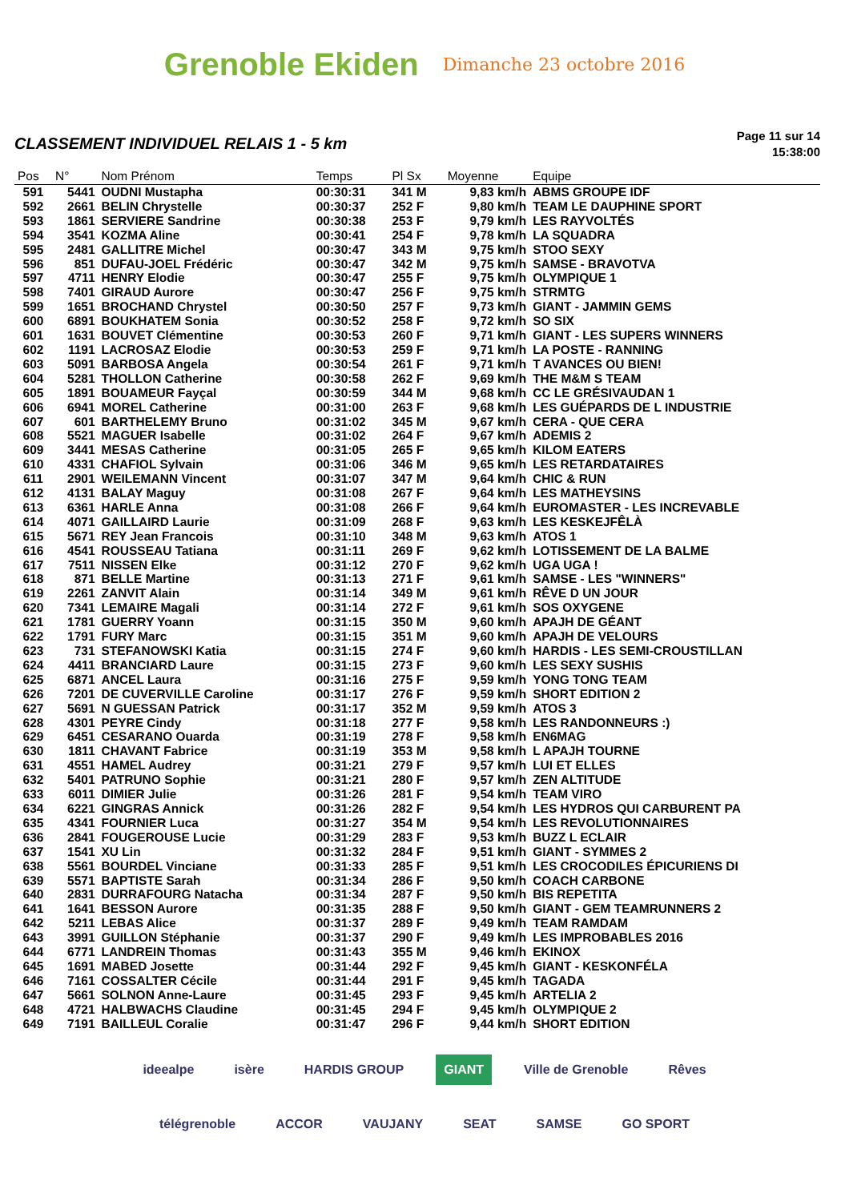Grenoble Ekiden Dimanche 23 octobre 2016
CLASSEMENT INDIVIDUEL RELAIS 1 - 5 km
Page 11 sur 14
15:38:00
| Pos | N° | Nom Prénom | Temps | Pl Sx | Moyenne | Equipe |
| --- | --- | --- | --- | --- | --- | --- |
| 591 | 5441 | OUDNI Mustapha | 00:30:31 | 341 M | 9,83 km/h | ABMS GROUPE IDF |
| 592 | 2661 | BELIN Chrystelle | 00:30:37 | 252 F | 9,80 km/h | TEAM LE DAUPHINE SPORT |
| 593 | 1861 | SERVIERE Sandrine | 00:30:38 | 253 F | 9,79 km/h | LES RAYVOLTÉS |
| 594 | 3541 | KOZMA Aline | 00:30:41 | 254 F | 9,78 km/h | LA SQUADRA |
| 595 | 2481 | GALLITRE Michel | 00:30:47 | 343 M | 9,75 km/h | STOO SEXY |
| 596 | 851 | DUFAU-JOEL Frédéric | 00:30:47 | 342 M | 9,75 km/h | SAMSE - BRAVOTVA |
| 597 | 4711 | HENRY Elodie | 00:30:47 | 255 F | 9,75 km/h | OLYMPIQUE 1 |
| 598 | 7401 | GIRAUD Aurore | 00:30:47 | 256 F | 9,75 km/h | STRMTG |
| 599 | 1651 | BROCHAND Chrystel | 00:30:50 | 257 F | 9,73 km/h | GIANT - JAMMIN GEMS |
| 600 | 6891 | BOUKHATEM Sonia | 00:30:52 | 258 F | 9,72 km/h | SO SIX |
| 601 | 1631 | BOUVET Clémentine | 00:30:53 | 260 F | 9,71 km/h | GIANT - LES SUPERS WINNERS |
| 602 | 1191 | LACROSAZ Elodie | 00:30:53 | 259 F | 9,71 km/h | LA POSTE - RANNING |
| 603 | 5091 | BARBOSA Angela | 00:30:54 | 261 F | 9,71 km/h | T AVANCES OU BIEN! |
| 604 | 5281 | THOLLON Catherine | 00:30:58 | 262 F | 9,69 km/h | THE M&M S TEAM |
| 605 | 1891 | BOUAMEUR Fayçal | 00:30:59 | 344 M | 9,68 km/h | CC LE GRÉSIVAUDAN 1 |
| 606 | 6941 | MOREL Catherine | 00:31:00 | 263 F | 9,68 km/h | LES GUÉPARDS DE L INDUSTRIE |
| 607 | 601 | BARTHELEMY Bruno | 00:31:02 | 345 M | 9,67 km/h | CERA - QUE CERA |
| 608 | 5521 | MAGUER Isabelle | 00:31:02 | 264 F | 9,67 km/h | ADEMIS 2 |
| 609 | 3441 | MESAS Catherine | 00:31:05 | 265 F | 9,65 km/h | KILOM EATERS |
| 610 | 4331 | CHAFIOL Sylvain | 00:31:06 | 346 M | 9,65 km/h | LES RETARDATAIRES |
| 611 | 2901 | WEILEMANN Vincent | 00:31:07 | 347 M | 9,64 km/h | CHIC & RUN |
| 612 | 4131 | BALAY Maguy | 00:31:08 | 267 F | 9,64 km/h | LES MATHEYSINS |
| 613 | 6361 | HARLE Anna | 00:31:08 | 266 F | 9,64 km/h | EUROMASTER - LES INCREVABLE |
| 614 | 4071 | GAILLAIRD Laurie | 00:31:09 | 268 F | 9,63 km/h | LES KESKEJFÊLÀ |
| 615 | 5671 | REY Jean Francois | 00:31:10 | 348 M | 9,63 km/h | ATOS 1 |
| 616 | 4541 | ROUSSEAU Tatiana | 00:31:11 | 269 F | 9,62 km/h | LOTISSEMENT DE LA BALME |
| 617 | 7511 | NISSEN Elke | 00:31:12 | 270 F | 9,62 km/h | UGA UGA ! |
| 618 | 871 | BELLE Martine | 00:31:13 | 271 F | 9,61 km/h | SAMSE - LES "WINNERS" |
| 619 | 2261 | ZANVIT Alain | 00:31:14 | 349 M | 9,61 km/h | RÊVE D UN JOUR |
| 620 | 7341 | LEMAIRE Magali | 00:31:14 | 272 F | 9,61 km/h | SOS OXYGENE |
| 621 | 1781 | GUERRY Yoann | 00:31:15 | 350 M | 9,60 km/h | APAJH DE GÉANT |
| 622 | 1791 | FURY Marc | 00:31:15 | 351 M | 9,60 km/h | APAJH DE VELOURS |
| 623 | 731 | STEFANOWSKI Katia | 00:31:15 | 274 F | 9,60 km/h | HARDIS - LES SEMI-CROUSTILLAN |
| 624 | 4411 | BRANCIARD Laure | 00:31:15 | 273 F | 9,60 km/h | LES SEXY SUSHIS |
| 625 | 6871 | ANCEL Laura | 00:31:16 | 275 F | 9,59 km/h | YONG TONG TEAM |
| 626 | 7201 | DE CUVERVILLE Caroline | 00:31:17 | 276 F | 9,59 km/h | SHORT EDITION 2 |
| 627 | 5691 | N GUESSAN Patrick | 00:31:17 | 352 M | 9,59 km/h | ATOS 3 |
| 628 | 4301 | PEYRE Cindy | 00:31:18 | 277 F | 9,58 km/h | LES RANDONNEURS :) |
| 629 | 6451 | CESARANO Ouarda | 00:31:19 | 278 F | 9,58 km/h | EN6MAG |
| 630 | 1811 | CHAVANT Fabrice | 00:31:19 | 353 M | 9,58 km/h | L APAJH TOURNE |
| 631 | 4551 | HAMEL Audrey | 00:31:21 | 279 F | 9,57 km/h | LUI ET ELLES |
| 632 | 5401 | PATRUNO Sophie | 00:31:21 | 280 F | 9,57 km/h | ZEN ALTITUDE |
| 633 | 6011 | DIMIER Julie | 00:31:26 | 281 F | 9,54 km/h | TEAM VIRO |
| 634 | 6221 | GINGRAS Annick | 00:31:26 | 282 F | 9,54 km/h | LES HYDROS QUI CARBURENT PA |
| 635 | 4341 | FOURNIER Luca | 00:31:27 | 354 M | 9,54 km/h | LES REVOLUTIONNAIRES |
| 636 | 2841 | FOUGEROUSE Lucie | 00:31:29 | 283 F | 9,53 km/h | BUZZ L ECLAIR |
| 637 | 1541 | XU Lin | 00:31:32 | 284 F | 9,51 km/h | GIANT - SYMMES 2 |
| 638 | 5561 | BOURDEL Vinciane | 00:31:33 | 285 F | 9,51 km/h | LES CROCODILES ÉPICURIENS DI |
| 639 | 5571 | BAPTISTE Sarah | 00:31:34 | 286 F | 9,50 km/h | COACH CARBONE |
| 640 | 2831 | DURRAFOURG Natacha | 00:31:34 | 287 F | 9,50 km/h | BIS REPETITA |
| 641 | 1641 | BESSON Aurore | 00:31:35 | 288 F | 9,50 km/h | GIANT - GEM TEAMRUNNERS 2 |
| 642 | 5211 | LEBAS Alice | 00:31:37 | 289 F | 9,49 km/h | TEAM RAMDAM |
| 643 | 3991 | GUILLON Stéphanie | 00:31:37 | 290 F | 9,49 km/h | LES IMPROBABLES 2016 |
| 644 | 6771 | LANDREIN Thomas | 00:31:43 | 355 M | 9,46 km/h | EKINOX |
| 645 | 1691 | MABED Josette | 00:31:44 | 292 F | 9,45 km/h | GIANT - KESKONFÉLA |
| 646 | 7161 | COSSALTER Cécile | 00:31:44 | 291 F | 9,45 km/h | TAGADA |
| 647 | 5661 | SOLNON Anne-Laure | 00:31:45 | 293 F | 9,45 km/h | ARTELIA 2 |
| 648 | 4721 | HALBWACHS Claudine | 00:31:45 | 294 F | 9,45 km/h | OLYMPIQUE 2 |
| 649 | 7191 | BAILLEUL Coralie | 00:31:47 | 296 F | 9,44 km/h | SHORT EDITION |
ideealpe isère HARDIS GROUP GIANT Ville de Grenoble Rêves télégrenoble ACCOR VAUJANY SEAT SAMSE GO SPORT